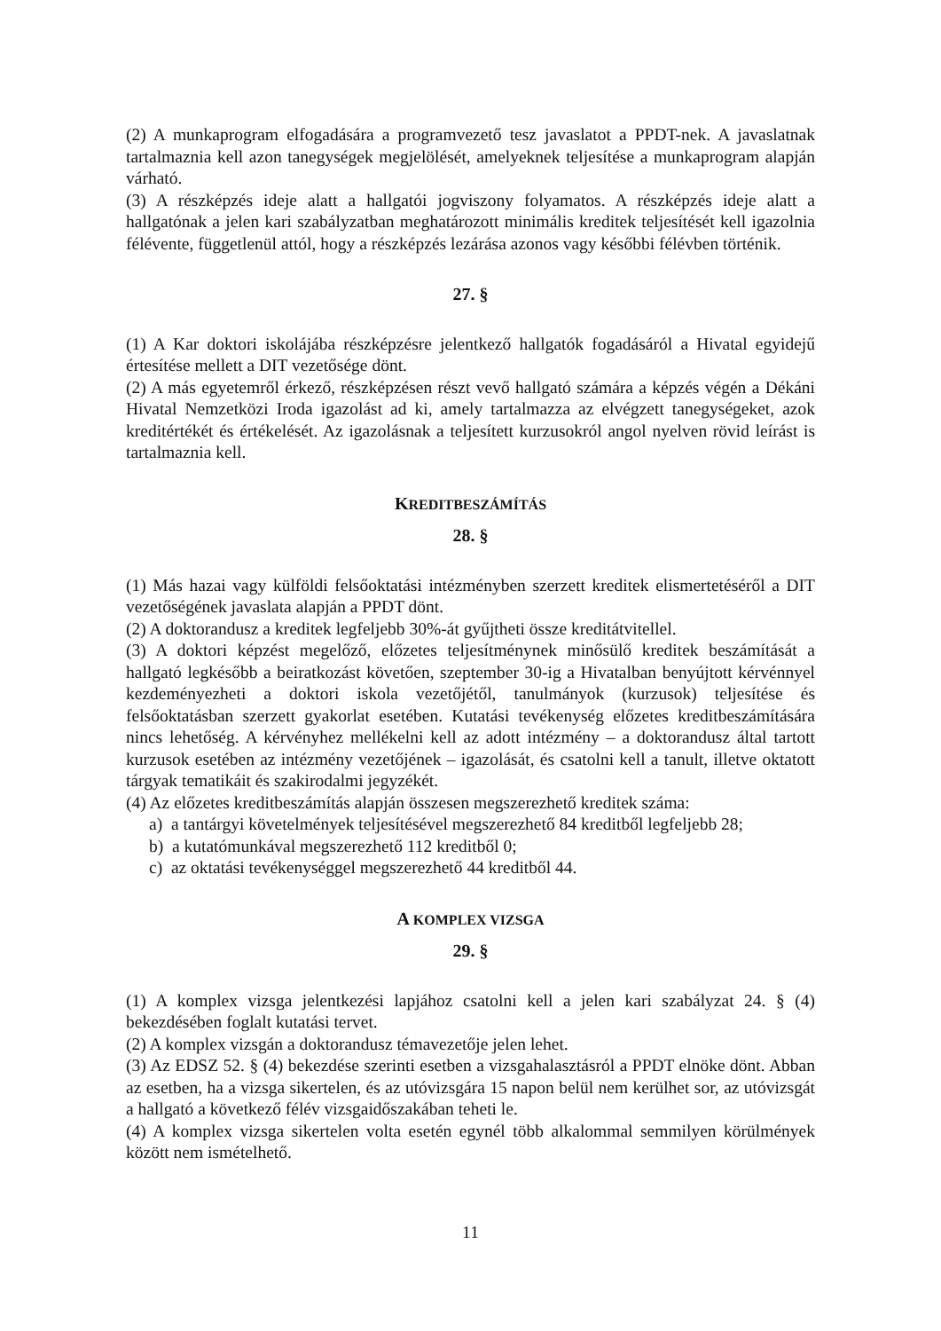(2) A munkaprogram elfogadására a programvezető tesz javaslatot a PPDT-nek. A javaslatnak tartalmaznia kell azon tanegységek megjelölését, amelyeknek teljesítése a munkaprogram alapján várható.
(3) A részképzés ideje alatt a hallgatói jogviszony folyamatos. A részképzés ideje alatt a hallgatónak a jelen kari szabályzatban meghatározott minimális kreditek teljesítését kell igazolnia félévente, függetlenül attól, hogy a részképzés lezárása azonos vagy későbbi félévben történik.
27. §
(1) A Kar doktori iskolájába részképzésre jelentkező hallgatók fogadásáról a Hivatal egyidejű értesítése mellett a DIT vezetősége dönt.
(2) A más egyetemről érkező, részképzésen részt vevő hallgató számára a képzés végén a Dékáni Hivatal Nemzetközi Iroda igazolást ad ki, amely tartalmazza az elvégzett tanegységeket, azok kreditértékét és értékelését. Az igazolásnak a teljesített kurzusokról angol nyelven rövid leírást is tartalmaznia kell.
KREDITBESZÁMÍTÁS
28. §
(1) Más hazai vagy külföldi felsőoktatási intézményben szerzett kreditek elismertetéséről a DIT vezetőségének javaslata alapján a PPDT dönt.
(2) A doktorandusz a kreditek legfeljebb 30%-át gyűjtheti össze kreditátvitellel.
(3) A doktori képzést megelőző, előzetes teljesítménynek minősülő kreditek beszámítását a hallgató legkésőbb a beiratkozást követően, szeptember 30-ig a Hivatalban benyújtott kérvénnyel kezdeményezheti a doktori iskola vezetőjétől, tanulmányok (kurzusok) teljesítése és felsőoktatásban szerzett gyakorlat esetében. Kutatási tevékenység előzetes kreditbeszámítására nincs lehetőség. A kérvényhez mellékelni kell az adott intézmény – a doktorandusz által tartott kurzusok esetében az intézmény vezetőjének – igazolását, és csatolni kell a tanult, illetve oktatott tárgyak tematikáit és szakirodalmi jegyzékét.
(4) Az előzetes kreditbeszámítás alapján összesen megszerezhető kreditek száma:
a) a tantárgyi követelmények teljesítésével megszerezhető 84 kreditből legfeljebb 28;
b) a kutatómunkával megszerezhető 112 kreditből 0;
c) az oktatási tevékenységgel megszerezhető 44 kreditből 44.
A KOMPLEX VIZSGA
29. §
(1) A komplex vizsga jelentkezési lapjához csatolni kell a jelen kari szabályzat 24. § (4) bekezdésében foglalt kutatási tervet.
(2) A komplex vizsgán a doktorandusz témavezetője jelen lehet.
(3) Az EDSZ 52. § (4) bekezdése szerinti esetben a vizsgahalasztásról a PPDT elnöke dönt. Abban az esetben, ha a vizsga sikertelen, és az utóvizsgára 15 napon belül nem kerülhet sor, az utóvizsgát a hallgató a következő félév vizsgaidőszakában teheti le.
(4) A komplex vizsga sikertelen volta esetén egynél több alkalommal semmilyen körülmények között nem ismételhető.
11